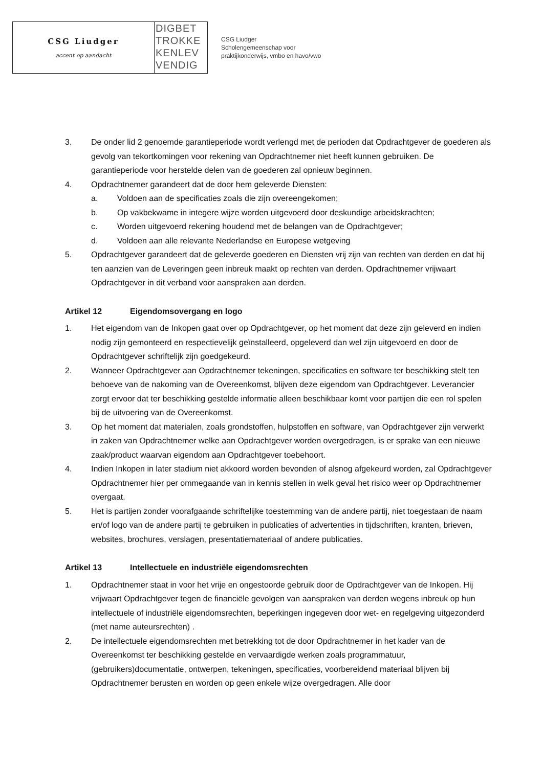CSG Liudger
accent op aandacht
DIGBET
TROKKE
KENLEV
VENDIG
CSG Liudger
Scholengemeenschap voor
praktijkonderwijs, vmbo en havo/vwo
3. De onder lid 2 genoemde garantieperiode wordt verlengd met de perioden dat Opdrachtgever de goederen als gevolg van tekortkomingen voor rekening van Opdrachtnemer niet heeft kunnen gebruiken. De garantieperiode voor herstelde delen van de goederen zal opnieuw beginnen.
4. Opdrachtnemer garandeert dat de door hem geleverde Diensten:
a. Voldoen aan de specificaties zoals die zijn overeengekomen;
b. Op vakbekwame in integere wijze worden uitgevoerd door deskundige arbeidskrachten;
c. Worden uitgevoerd rekening houdend met de belangen van de Opdrachtgever;
d. Voldoen aan alle relevante Nederlandse en Europese wetgeving
5. Opdrachtgever garandeert dat de geleverde goederen en Diensten vrij zijn van rechten van derden en dat hij ten aanzien van de Leveringen geen inbreuk maakt op rechten van derden. Opdrachtnemer vrijwaart Opdrachtgever in dit verband voor aanspraken aan derden.
Artikel 12 Eigendomsovergang en logo
1. Het eigendom van de Inkopen gaat over op Opdrachtgever, op het moment dat deze zijn geleverd en indien nodig zijn gemonteerd en respectievelijk geïnstalleerd, opgeleverd dan wel zijn uitgevoerd en door de Opdrachtgever schriftelijk zijn goedgekeurd.
2. Wanneer Opdrachtgever aan Opdrachtnemer tekeningen, specificaties en software ter beschikking stelt ten behoeve van de nakoming van de Overeenkomst, blijven deze eigendom van Opdrachtgever. Leverancier zorgt ervoor dat ter beschikking gestelde informatie alleen beschikbaar komt voor partijen die een rol spelen bij de uitvoering van de Overeenkomst.
3. Op het moment dat materialen, zoals grondstoffen, hulpstoffen en software, van Opdrachtgever zijn verwerkt in zaken van Opdrachtnemer welke aan Opdrachtgever worden overgedragen, is er sprake van een nieuwe zaak/product waarvan eigendom aan Opdrachtgever toebehoort.
4. Indien Inkopen in later stadium niet akkoord worden bevonden of alsnog afgekeurd worden, zal Opdrachtgever Opdrachtnemer hier per ommegaande van in kennis stellen in welk geval het risico weer op Opdrachtnemer overgaat.
5. Het is partijen zonder voorafgaande schriftelijke toestemming van de andere partij, niet toegestaan de naam en/of logo van de andere partij te gebruiken in publicaties of advertenties in tijdschriften, kranten, brieven, websites, brochures, verslagen, presentatiemateriaal of andere publicaties.
Artikel 13 Intellectuele en industriële eigendomsrechten
1. Opdrachtnemer staat in voor het vrije en ongestoorde gebruik door de Opdrachtgever van de Inkopen. Hij vrijwaart Opdrachtgever tegen de financiële gevolgen van aanspraken van derden wegens inbreuk op hun intellectuele of industriële eigendomsrechten, beperkingen ingegeven door wet- en regelgeving uitgezonderd (met name auteursrechten) .
2. De intellectuele eigendomsrechten met betrekking tot de door Opdrachtnemer in het kader van de Overeenkomst ter beschikking gestelde en vervaardigde werken zoals programmatuur, (gebruikers)documentatie, ontwerpen, tekeningen, specificaties, voorbereidend materiaal blijven bij Opdrachtnemer berusten en worden op geen enkele wijze overgedragen. Alle door